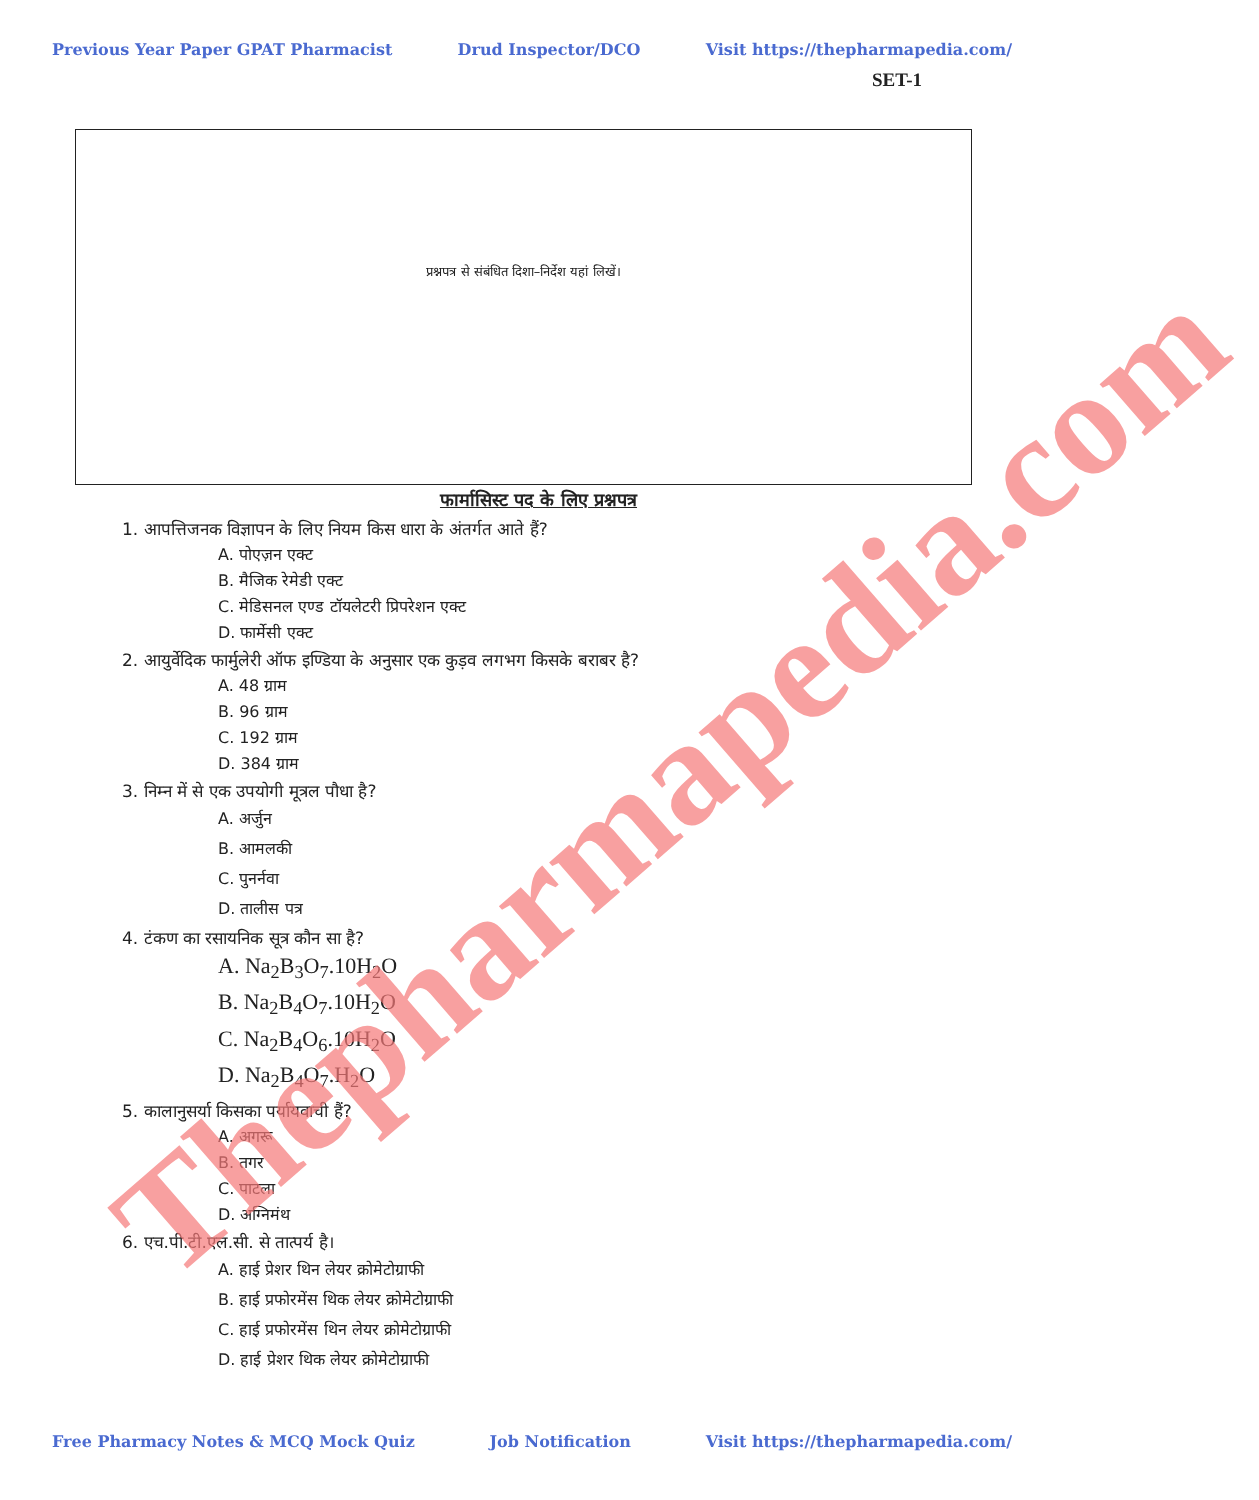Previous Year Paper GPAT Pharmacist Drud Inspector/DCO Visit https://thepharmapedia.com/
SET-1
प्रश्नपत्र से संबंधित दिशा–निर्देश यहां लिखें।
फार्मासिस्ट पद के लिए प्रश्नपत्र
1. आपत्तिजनक विज्ञापन के लिए नियम किस धारा के अंतर्गत आते हैं?
A. पोएज़न एक्ट
B. मैजिक रेमेडी एक्ट
C. मेडिसनल एण्ड टॉयलेटरी प्रिपरेशन एक्ट
D. फार्मेसी एक्ट
2. आयुर्वेदिक फार्मुलेरी ऑफ इण्डिया के अनुसार एक कुड़व लगभग किसके बराबर है?
A. 48 ग्राम
B. 96 ग्राम
C. 192 ग्राम
D. 384 ग्राम
3. निम्न में से एक उपयोगी मूत्रल पौधा है?
A. अर्जुन
B. आमलकी
C. पुनर्नवा
D. तालीस पत्र
4. टंकण का रसायनिक सूत्र कौन सा है?
A. Na<sub>2</sub>B<sub>3</sub>O<sub>7</sub>.10H<sub>2</sub>O
B. Na<sub>2</sub>B<sub>4</sub>O<sub>7</sub>.10H<sub>2</sub>O
C. Na<sub>2</sub>B<sub>4</sub>O<sub>6</sub>.10H<sub>2</sub>O
D. Na<sub>2</sub>B<sub>4</sub>O<sub>7</sub>.H<sub>2</sub>O
5. कालानुसर्या किसका पर्यायवाची हैं?
A. अगरू
B. तगर
C. पाटला
D. अग्निमंथ
6. एच.पी.टी.एल.सी. से तात्पर्य है।
A. हाई प्रेशर थिन लेयर क्रोमेटोग्राफी
B. हाई प्रफोरमेंस थिक लेयर क्रोमेटोग्राफी
C. हाई प्रफोरमेंस थिन लेयर क्रोमेटोग्राफी
D. हाई प्रेशर थिक लेयर क्रोमेटोग्राफी
Free Pharmacy Notes & MCQ Mock Quiz Job Notification Visit https://thepharmapedia.com/
Thepharmapedia.com